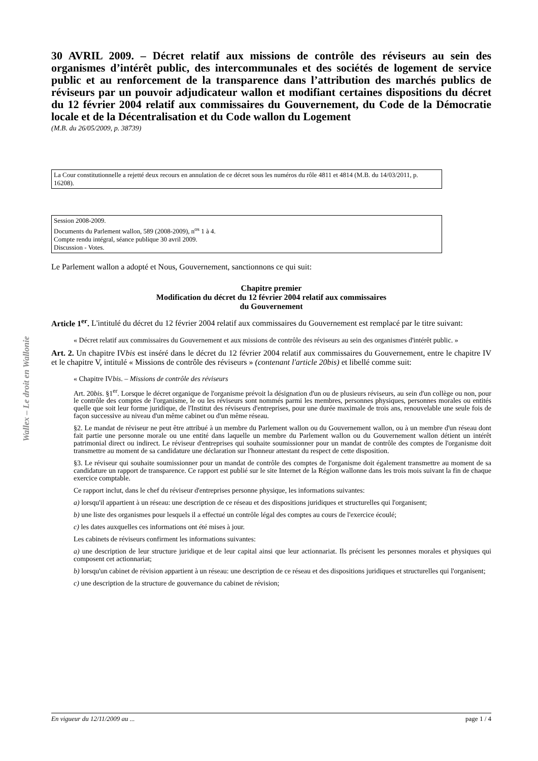Wallex – Le droit en Wallonie
30 AVRIL 2009. – Décret relatif aux missions de contrôle des réviseurs au sein des organismes d’intérêt public, des intercommunales et des sociétés de logement de service public et au renforcement de la transparence dans l’attribution des marchés publics de réviseurs par un pouvoir adjudicateur wallon et modifiant certaines dispositions du décret du 12 février 2004 relatif aux commissaires du Gouvernement, du Code de la Démocratie locale et de la Décentralisation et du Code wallon du Logement
(M.B. du 26/05/2009, p. 38739)
La Cour constitutionnelle a rejetté deux recours en annulation de ce décret sous les numéros du rôle 4811 et 4814 (M.B. du 14/03/2011, p. 16208).
Session 2008-2009.
Documents du Parlement wallon, 589 (2008-2009), n<sup>os</sup> 1 à 4.
Compte rendu intégral, séance publique 30 avril 2009.
Discussion - Votes.
Le Parlement wallon a adopté et Nous, Gouvernement, sanctionnons ce qui suit:
Chapitre premier
Modification du décret du 12 février 2004 relatif aux commissaires
du Gouvernement
Article 1<sup>er</sup>. L'intitulé du décret du 12 février 2004 relatif aux commissaires du Gouvernement est remplacé par le titre suivant:
« Décret relatif aux commissaires du Gouvernement et aux missions de contrôle des réviseurs au sein des organismes d'intérêt public. »
Art. 2. Un chapitre IVbis est inséré dans le décret du 12 février 2004 relatif aux commissaires du Gouvernement, entre le chapitre IV et le chapitre V, intitulé « Missions de contrôle des réviseurs » (contenant l'article 20bis) et libellé comme suit:
« Chapitre IVbis. – Missions de contrôle des réviseurs
Art. 20bis. §1<sup>er</sup>. Lorsque le décret organique de l'organisme prévoit la désignation d'un ou de plusieurs réviseurs, au sein d'un collège ou non, pour le contrôle des comptes de l'organisme, le ou les réviseurs sont nommés parmi les membres, personnes physiques, personnes morales ou entités quelle que soit leur forme juridique, de l'Institut des réviseurs d'entreprises, pour une durée maximale de trois ans, renouvelable une seule fois de façon successive au niveau d'un même cabinet ou d'un même réseau.
§2. Le mandat de réviseur ne peut être attribué à un membre du Parlement wallon ou du Gouvernement wallon, ou à un membre d'un réseau dont fait partie une personne morale ou une entité dans laquelle un membre du Parlement wallon ou du Gouvernement wallon détient un intérêt patrimonial direct ou indirect. Le réviseur d'entreprises qui souhaite soumissionner pour un mandat de contrôle des comptes de l'organisme doit transmettre au moment de sa candidature une déclaration sur l'honneur attestant du respect de cette disposition.
§3. Le réviseur qui souhaite soumissionner pour un mandat de contrôle des comptes de l'organisme doit également transmettre au moment de sa candidature un rapport de transparence. Ce rapport est publié sur le site Internet de la Région wallonne dans les trois mois suivant la fin de chaque exercice comptable.
Ce rapport inclut, dans le chef du réviseur d'entreprises personne physique, les informations suivantes:
a) lorsqu'il appartient à un réseau: une description de ce réseau et des dispositions juridiques et structurelles qui l'organisent;
b) une liste des organismes pour lesquels il a effectué un contrôle légal des comptes au cours de l'exercice écoulé;
c) les dates auxquelles ces informations ont été mises à jour.
Les cabinets de réviseurs confirment les informations suivantes:
a) une description de leur structure juridique et de leur capital ainsi que leur actionnariat. Ils précisent les personnes morales et physiques qui composent cet actionnariat;
b) lorsqu'un cabinet de révision appartient à un réseau: une description de ce réseau et des dispositions juridiques et structurelles qui l'organisent;
c) une description de la structure de gouvernance du cabinet de révision;
En vigueur du 12/11/2009 au ... page 1 / 4